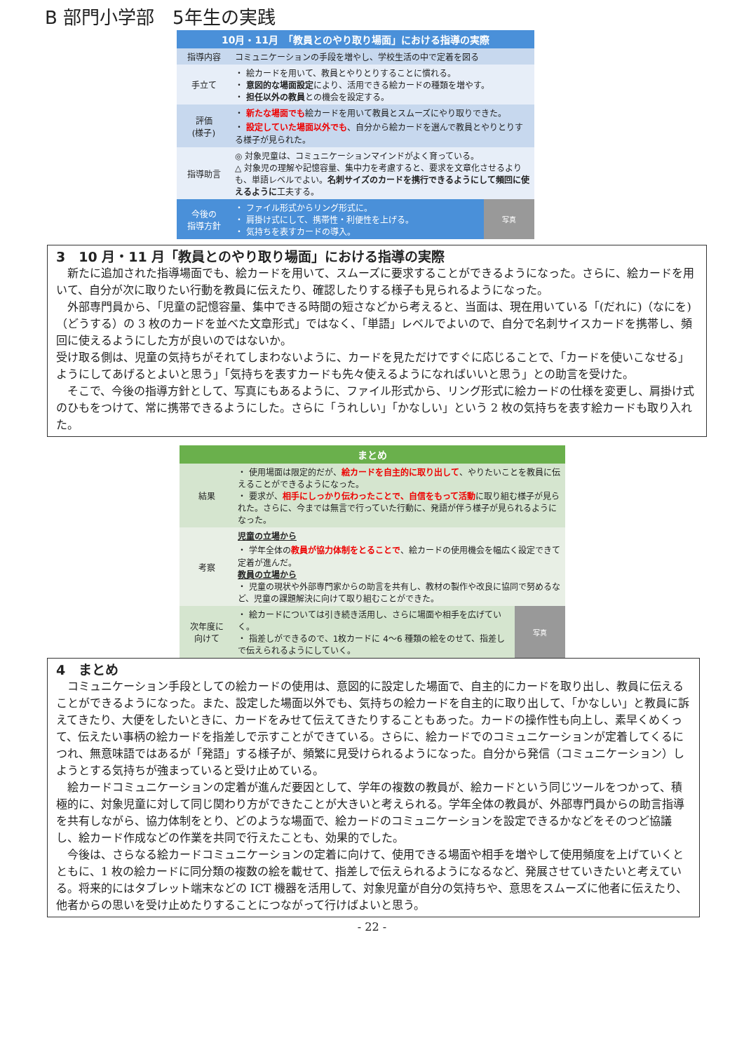B 部門小学部　5年生の実践
| 10月・11月 「教員とのやり取り場面」における指導の実際 | | |
| 指導内容 | コミュニケーションの手段を増やし、学校生活の中で定着を図る | |
| 手立て | ・ 絵カードを用いて、教員とやりとりすることに慣れる。 ・ 意図的な場面設定 により、活用できる絵カードの種類を増やす。 ・ 担任以外の教員 との機会を設定する。 | |
| 評価 (様子) | ・ 新たな場面でも 絵カードを用いて教員とスムーズにやり取りできた。 ・ 設定していた場面以外でも 、自分から絵カードを選んで教員とやりとりする様子が見られた。 | |
| 指導助言 | ◎ 対象児童は、コミュニケーションマインドがよく育っている。 △ 対象児の理解や記憶容量、集中力を考慮すると、要求を文章化させるよりも、単語レベルでよい。 名刺サイズのカードを携行できるようにして頻回に使えるように 工夫する。 | |
| 今後の 指導方針 | ・ ファイル形式からリング形式に。 ・ 肩掛け式にして、携帯性・利便性を上げる。 ・ 気持ちを表すカードの導入。 | 写真 |
3　10 月・11 月「教員とのやり取り場面」における指導の実際
新たに追加された指導場面でも、絵カードを用いて、スムーズに要求することができるようになった。さらに、絵カードを用いて、自分が次に取りたい行動を教員に伝えたり、確認したりする様子も見られるようになった。
外部専門員から、｢児童の記憶容量、集中できる時間の短さなどから考えると、当面は、現在用いている「(だれに)（なにを)（どうする）の 3 枚のカードを並べた文章形式」ではなく、「単語」レベルでよいので、自分で名刺サイスカードを携帯し、頻回に使えるようにした方が良いのではないか。
受け取る側は、児童の気持ちがそれてしまわないように、カードを見ただけですぐに応じることで、「カードを使いこなせる」ようにしてあげるとよいと思う」「気持ちを表すカードも先々使えるようになればいいと思う」との助言を受けた。
そこで、今後の指導方針として、写真にもあるように、ファイル形式から、リング形式に絵カードの仕様を変更し、肩掛け式のひもをつけて、常に携帯できるようにした。さらに「うれしい」「かなしい」という 2 枚の気持ちを表す絵カードも取り入れた。
| まとめ | | |
| 結果 | ・ 使用場面は限定的だが、 絵カードを自主的に取り出して 、やりたいことを教員に伝えることができるようになった。 ・ 要求が、 相手にしっかり伝わったことで、自信をもって活動 に取り組む様子が見られた。さらに、今までは無言で行っていた行動に、発語が伴う様子が見られるようになった。 | |
| 考察 | 児童の立場から ・ 学年全体の 教員が協力体制をとることで 、絵カードの使用機会を幅広く設定できて定着が進んだ。 教員の立場から ・ 児童の現状や外部専門家からの助言を共有し、教材の製作や改良に協同で努めるなど、児童の課題解決に向けて取り組むことができた。 | |
| 次年度に 向けて | ・ 絵カードについては引き続き活用し、さらに場面や相手を広げていく。 ・ 指差しができるので、1枚カードに 4～6 種類の絵をのせて、指差しで伝えられるようにしていく。 | 写真 |
4　まとめ
コミュニケーション手段としての絵カードの使用は、意図的に設定した場面で、自主的にカードを取り出し、教員に伝えることができるようになった。また、設定した場面以外でも、気持ちの絵カードを自主的に取り出して、「かなしい」と教員に訴えてきたり、大便をしたいときに、カードをみせて伝えてきたりすることもあった。カードの操作性も向上し、素早くめくって、伝えたい事柄の絵カードを指差しで示すことができている。さらに、絵カードでのコミュニケーションが定着してくるにつれ、無意味語ではあるが「発語」する様子が、頻繁に見受けられるようになった。自分から発信（コミュニケーション）しようとする気持ちが強まっていると受け止めている。
絵カードコミュニケーションの定着が進んだ要因として、学年の複数の教員が、絵カードという同じツールをつかって、積極的に、対象児童に対して同じ関わり方ができたことが大きいと考えられる。学年全体の教員が、外部専門員からの助言指導を共有しながら、協力体制をとり、どのような場面で、絵カードのコミュニケーションを設定できるかなどをそのつど協議し、絵カード作成などの作業を共同で行えたことも、効果的でした。
今後は、さらなる絵カードコミュニケーションの定着に向けて、使用できる場面や相手を増やして使用頻度を上げていくとともに、1 枚の絵カードに同分類の複数の絵を載せて、指差しで伝えられるようになるなど、発展させていきたいと考えている。将来的にはタブレット端末などの ICT 機器を活用して、対象児童が自分の気持ちや、意思をスムーズに他者に伝えたり、他者からの思いを受け止めたりすることにつながって行けばよいと思う。
- 22 -